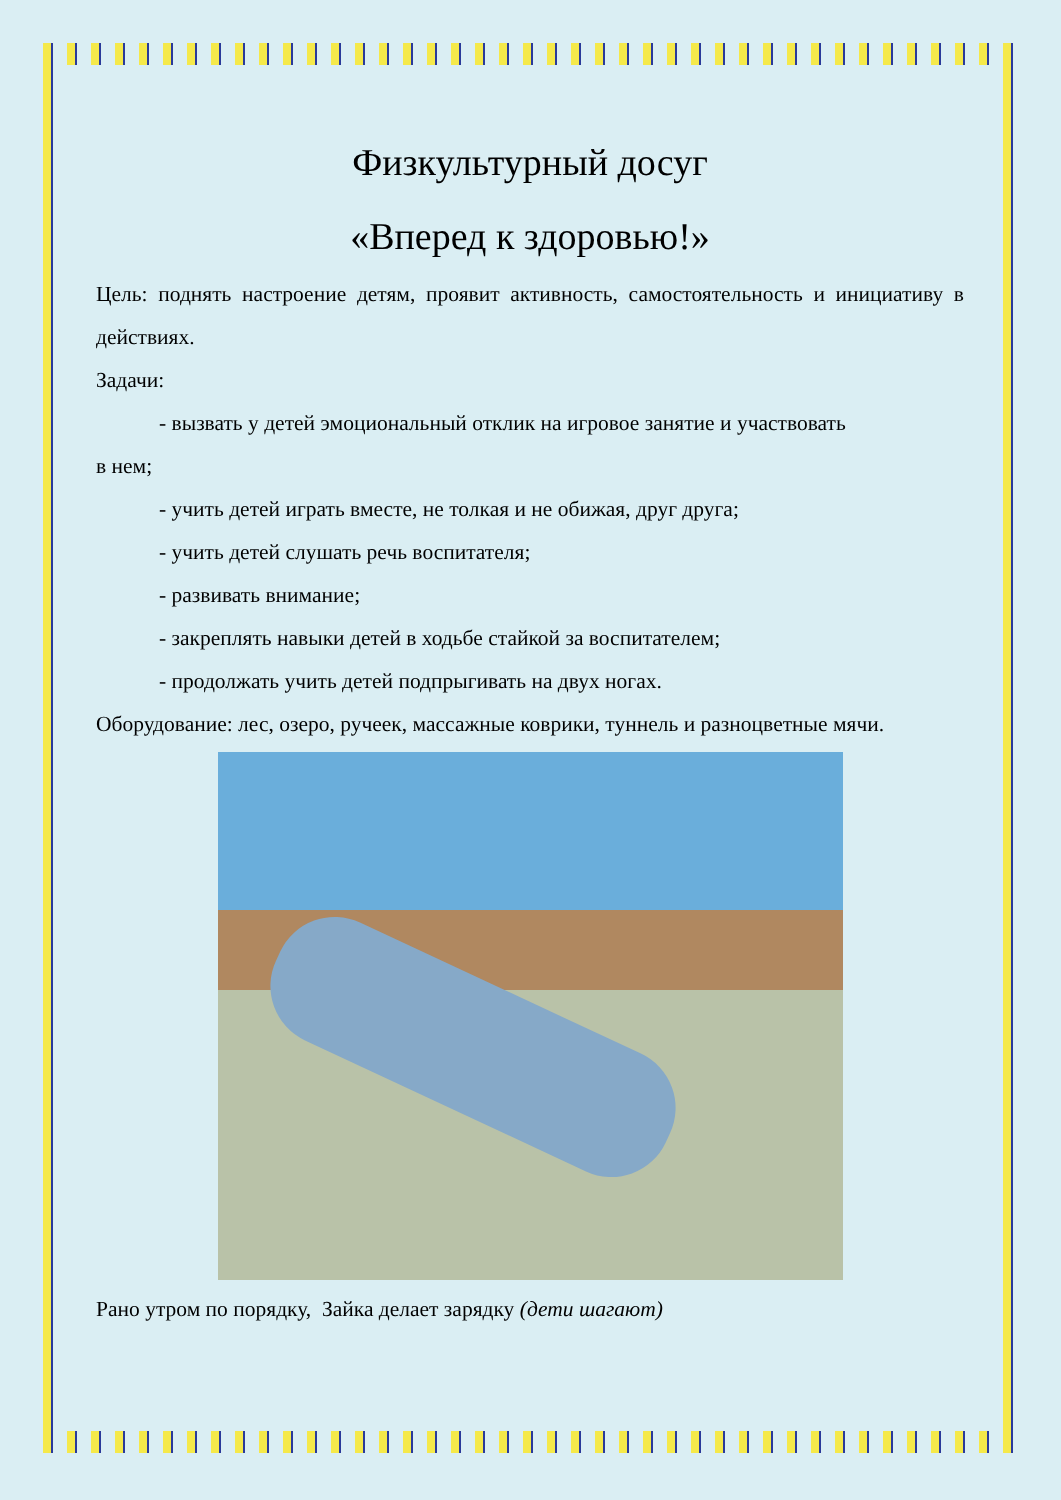Физкультурный досуг
«Вперед к здоровью!»
Цель: поднять настроение детям, проявит активность, самостоятельность и инициативу в действиях.
Задачи:
- вызвать у детей эмоциональный отклик на игровое занятие и участвовать
в нем;
- учить детей играть вместе, не толкая и не обижая, друг друга;
- учить детей слушать речь воспитателя;
- развивать внимание;
- закреплять навыки детей в ходьбе стайкой за воспитателем;
- продолжать учить детей подпрыгивать на двух ногах.
Оборудование: лес, озеро, ручеек, массажные коврики, туннель и разноцветные мячи.
Рано утром по порядку, Зайка делает зарядку (дети шагают)